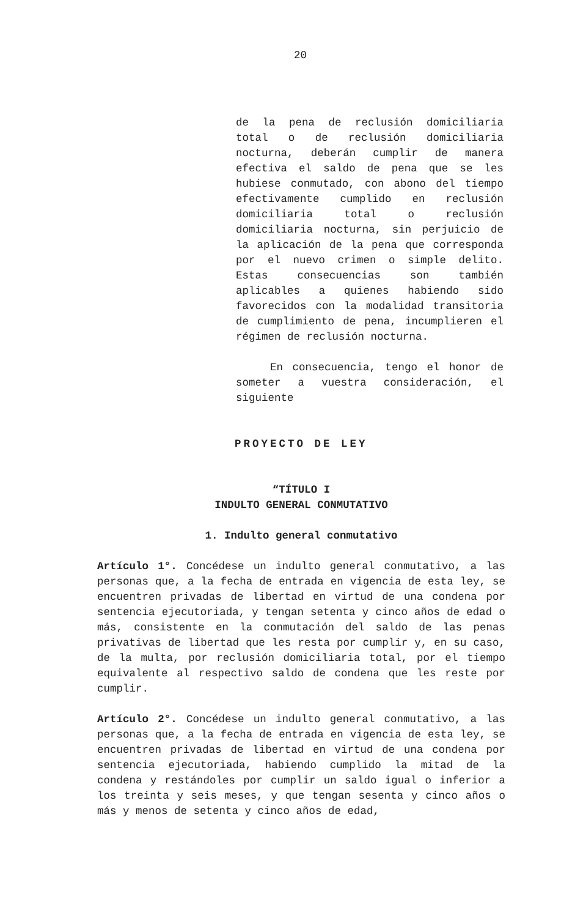20
de la pena de reclusión domiciliaria total o de reclusión domiciliaria nocturna, deberán cumplir de manera efectiva el saldo de pena que se les hubiese conmutado, con abono del tiempo efectivamente cumplido en reclusión domiciliaria total o reclusión domiciliaria nocturna, sin perjuicio de la aplicación de la pena que corresponda por el nuevo crimen o simple delito. Estas consecuencias son también aplicables a quienes habiendo sido favorecidos con la modalidad transitoria de cumplimiento de pena, incumplieren el régimen de reclusión nocturna.
En consecuencia, tengo el honor de someter a vuestra consideración, el siguiente
PROYECTO DE LEY
“TÍTULO I
INDULTO GENERAL CONMUTATIVO
1. Indulto general conmutativo
Artículo 1°. Concédese un indulto general conmutativo, a las personas que, a la fecha de entrada en vigencia de esta ley, se encuentren privadas de libertad en virtud de una condena por sentencia ejecutoriada, y tengan setenta y cinco años de edad o más, consistente en la conmutación del saldo de las penas privativas de libertad que les resta por cumplir y, en su caso, de la multa, por reclusión domiciliaria total, por el tiempo equivalente al respectivo saldo de condena que les reste por cumplir.
Artículo 2°. Concédese un indulto general conmutativo, a las personas que, a la fecha de entrada en vigencia de esta ley, se encuentren privadas de libertad en virtud de una condena por sentencia ejecutoriada, habiendo cumplido la mitad de la condena y restándoles por cumplir un saldo igual o inferior a los treinta y seis meses, y que tengan sesenta y cinco años o más y menos de setenta y cinco años de edad,